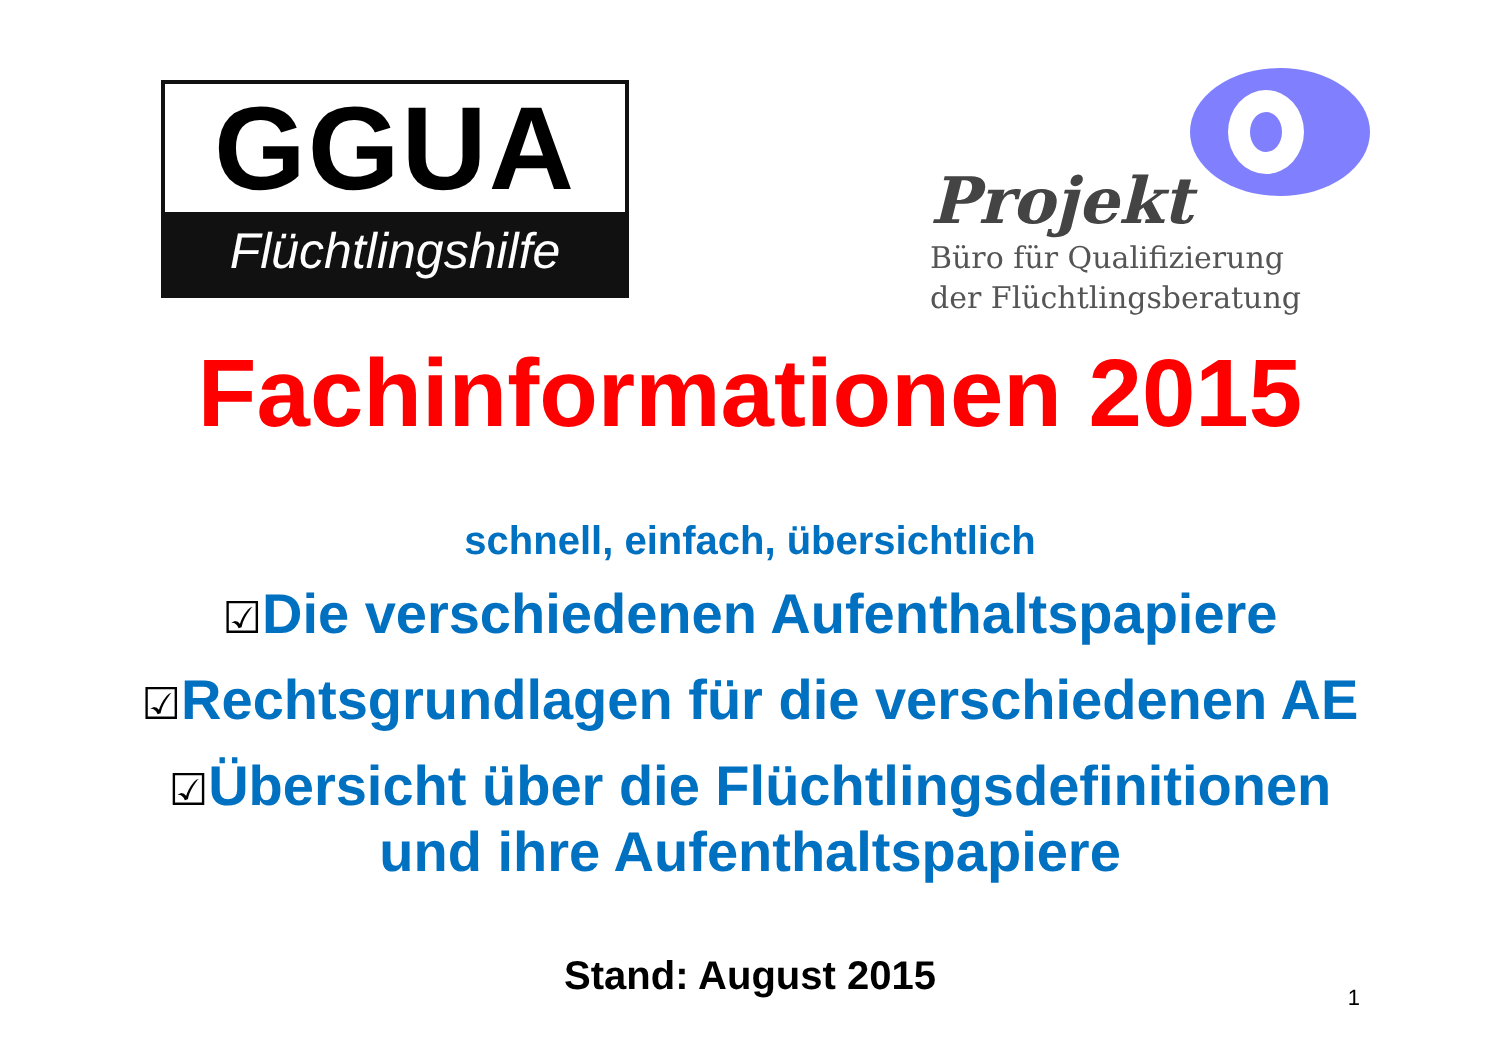GGUA
Flüchtlingshilfe
Projekt
Büro für Qualifizierung
der Flüchtlingsberatung
Fachinformationen 2015
schnell, einfach, übersichtlich
☑Die verschiedenen Aufenthaltspapiere
☑Rechtsgrundlagen für die verschiedenen AE
☑Übersicht über die Flüchtlingsdefinitionen
und ihre Aufenthaltspapiere
Stand: August 2015
1